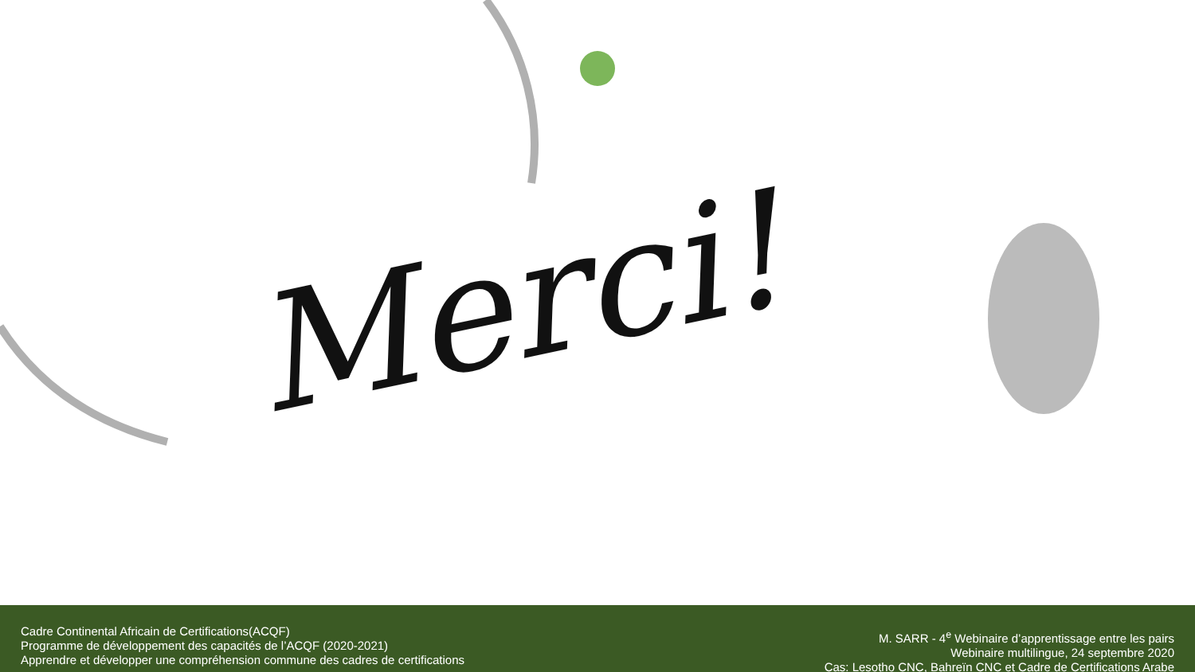Merci!
Cadre Continental Africain de Certifications(ACQF)
Programme de développement des capacités de l’ACQF (2020-2021)
Apprendre et développer une compréhension commune des cadres de certifications
M. SARR - 4<sup>e</sup> Webinaire d’apprentissage entre les pairs
Webinaire multilingue, 24 septembre 2020
Cas: Lesotho CNC, Bahreïn CNC et Cadre de Certifications Arabe